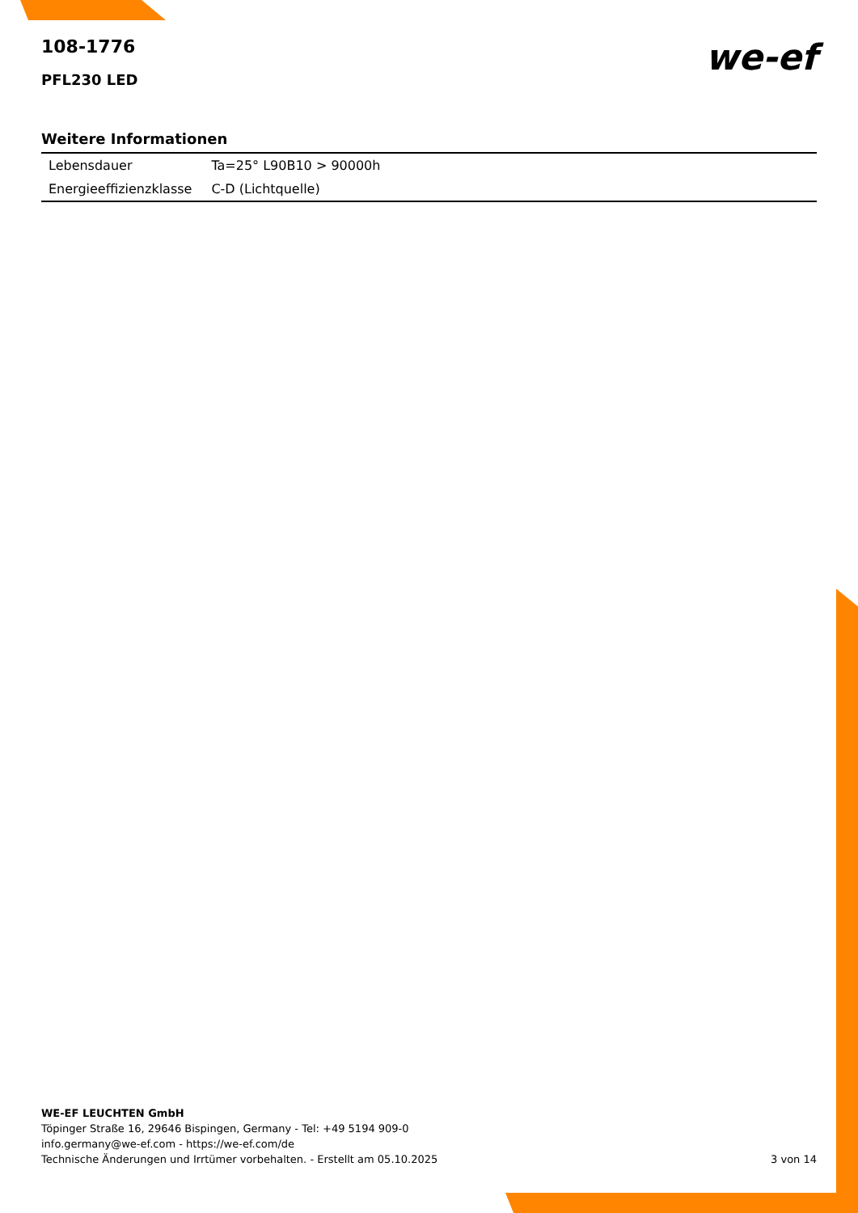we-ef
108-1776
PFL230 LED
Weitere Informationen
| Lebensdauer | Ta=25° L90B10 > 90000h |
| Energieeffizienzklasse | C-D (Lichtquelle) |
WE-EF LEUCHTEN GmbH
Töpinger Straße 16, 29646 Bispingen, Germany - Tel: +49 5194 909-0
info.germany@we-ef.com - https://we-ef.com/de
3 von 14 Technische Änderungen und Irrtümer vorbehalten. - Erstellt am 05.10.2025